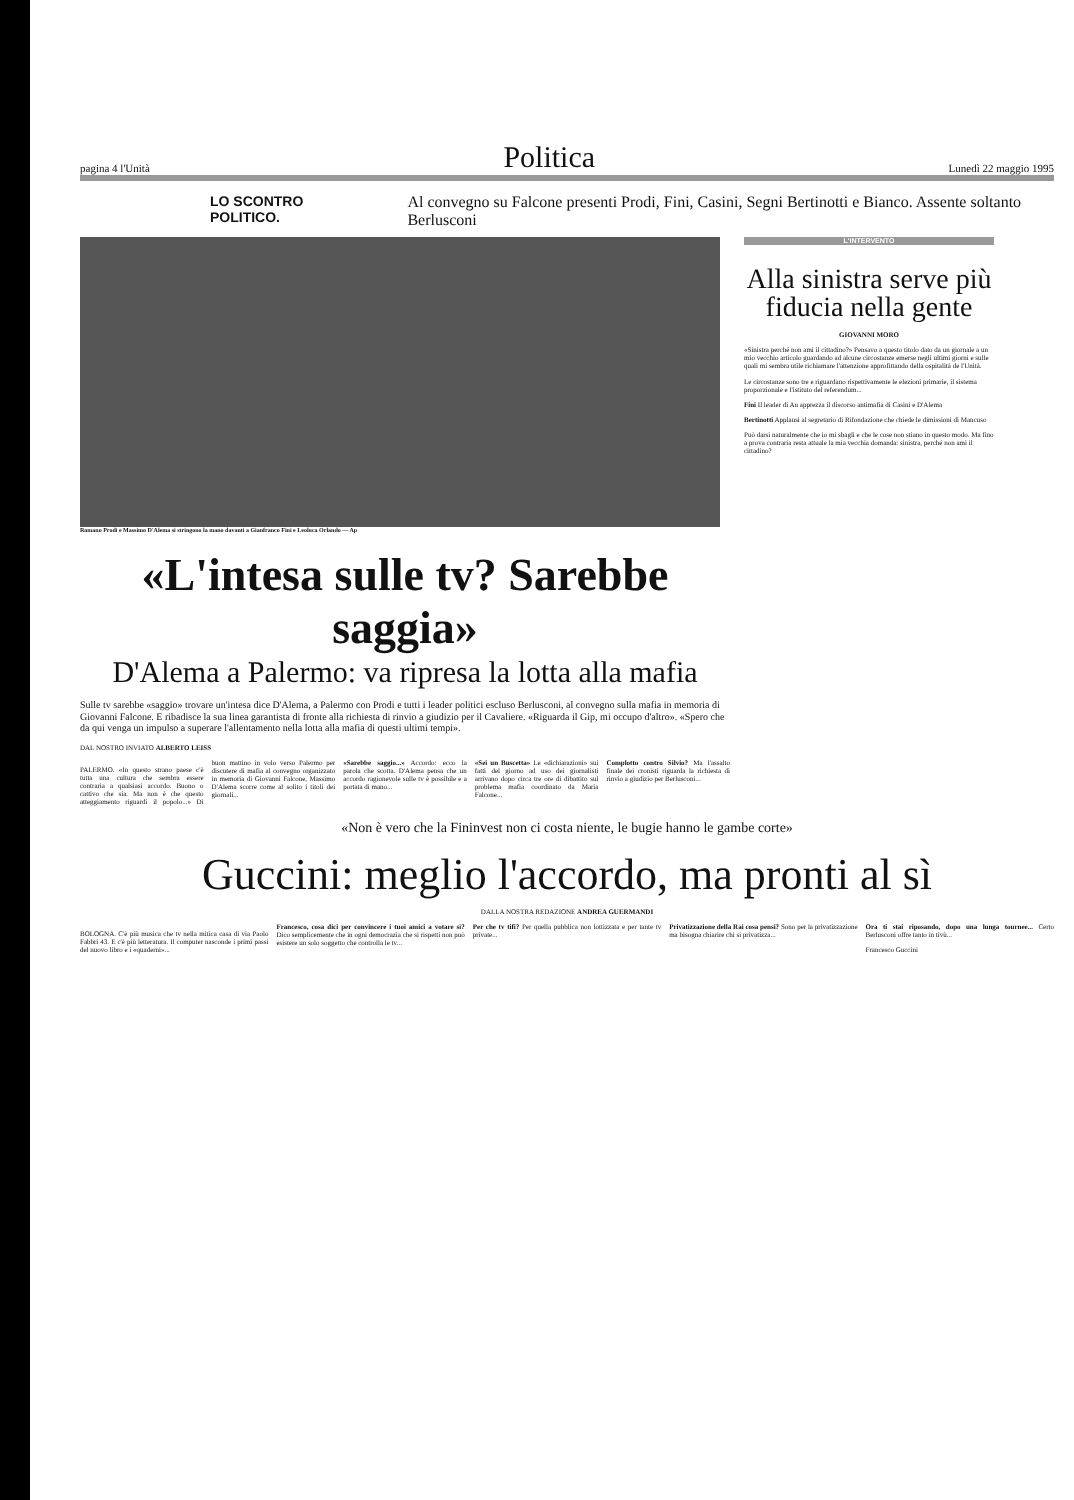pagina 4 l'Unità Politica Lunedì 22 maggio 1995
LO SCONTRO POLITICO. Al convegno su Falcone presenti Prodi, Fini, Casini, Segni Bertinotti e Bianco. Assente soltanto Berlusconi
Romano Prodi e Massimo D'Alema si stringono la mano davanti a Gianfranco Fini e Leoluca Orlando — Ap
«L'intesa sulle tv? Sarebbe saggia»
D'Alema a Palermo: va ripresa la lotta alla mafia
Sulle tv sarebbe «saggio» trovare un'intesa dice D'Alema, a Palermo con Prodi e tutti i leader politici escluso Berlusconi, al convegno sulla mafia in memoria di Giovanni Falcone. E ribadisce la sua linea garantista di fronte alla richiesta di rinvio a giudizio per il Cavaliere. «Riguarda il Gip, mi occupo d'altro». «Spero che da qui venga un impulso a superare l'allentamento nella lotta alla mafia di questi ultimi tempi».
DAL NOSTRO INVIATO ALBERTO LEISS
PALERMO. «In questo strano paese c'è tutta una cultura che sembra essere contraria a qualsiasi accordo. Buono o cattivo che sia. Ma non è che questo atteggiamento riguardi il popolo...» Di buon mattino in volo verso Palermo per discutere di mafia al convegno organizzato in memoria di Giovanni Falcone, Massimo D'Alema scorre come al solito i titoli dei giornali...
«Sarebbe saggio...» Accordo: ecco la parola che scotta. D'Alema pensa che un accordo ragionevole sulle tv è possibile e a portata di mano...
«Sei un Buscetta» Le «dichiarazioni» sui fatti del giorno ad uso dei giornalisti arrivano dopo circa tre ore di dibattito sul problema mafia coordinato da Maria Falcone...
Complotto contro Silvio? Ma l'assalto finale dei cronisti riguarda la richiesta di rinvio a giudizio per Berlusconi...
L'INTERVENTO
Alla sinistra serve più fiducia nella gente
GIOVANNI MORO
«Sinistra perché non ami il cittadino?» Pensavo a questo titolo dato da un giornale a un mio vecchio articolo guardando ad alcune circostanze emerse negli ultimi giorni e sulle quali mi sembra utile richiamare l'attenzione approfittando della ospitalità de l'Unità.
Le circostanze sono tre e riguardano rispettivamente le elezioni primarie, il sistema proporzionale e l'istituto del referendum...
Fini Il leader di An apprezza il discorso antimafia di Casini e D'Alema
Bertinotti Applausi al segretario di Rifondazione che chiede le dimissioni di Mancuso
Può darsi naturalmente che io mi sbagli e che le cose non stiano in questo modo. Ma fino a prova contraria resta attuale la mia vecchia domanda: sinistra, perché non ami il cittadino?
«Non è vero che la Fininvest non ci costa niente, le bugie hanno le gambe corte»
Guccini: meglio l'accordo, ma pronti al sì
DALLA NOSTRA REDAZIONE ANDREA GUERMANDI
BOLOGNA. C'è più musica che tv nella mitica casa di via Paolo Fabbri 43. E c'è più letteratura. Il computer nasconde i primi passi del nuovo libro e i «quaderni»...
Francesco, cosa dici per convincere i tuoi amici a votare sì? Dico semplicemente che in ogni democrazia che si rispetti non può esistere un solo soggetto che controlla le tv...
Per che tv tifi? Per quella pubblica non lottizzata e per tante tv private...
Privatizzazione della Rai cosa pensi? Sono per la privatizzazione ma bisogna chiarire chi si privatizza...
Ora ti stai riposando, dopo una lunga tournee... Certo Berlusconi offre tanto in tivù...
Francesco Guccini